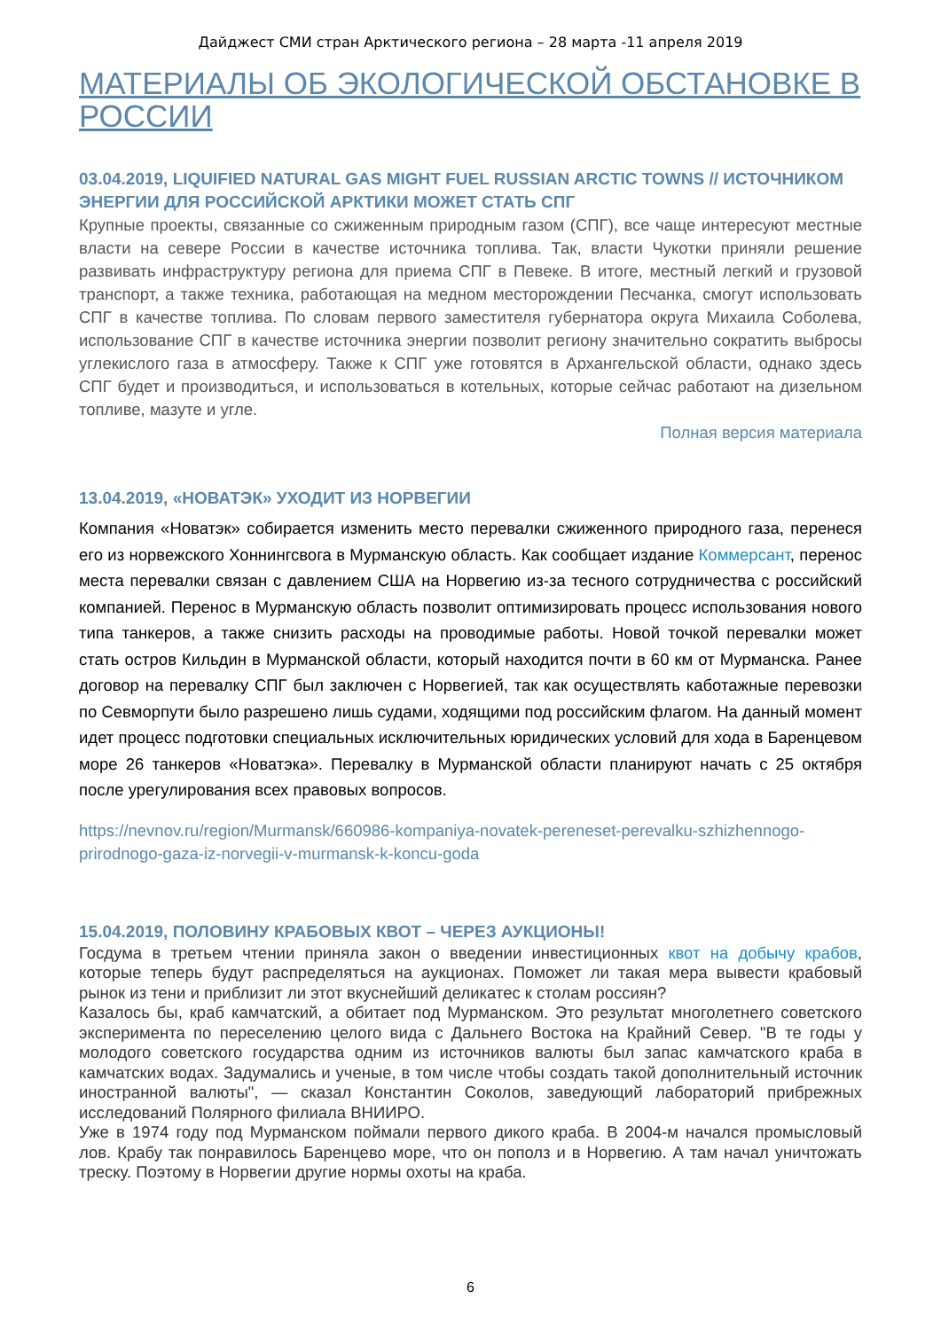Дайджест СМИ стран Арктического региона – 28 марта -11 апреля 2019
МАТЕРИАЛЫ ОБ ЭКОЛОГИЧЕСКОЙ ОБСТАНОВКЕ В РОССИИ
03.04.2019, LIQUIFIED NATURAL GAS MIGHT FUEL RUSSIAN ARCTIC TOWNS // ИСТОЧНИКОМ ЭНЕРГИИ ДЛЯ РОССИЙСКОЙ АРКТИКИ МОЖЕТ СТАТЬ СПГ
Крупные проекты, связанные со сжиженным природным газом (СПГ), все чаще интересуют местные власти на севере России в качестве источника топлива. Так, власти Чукотки приняли решение развивать инфраструктуру региона для приема СПГ в Певеке. В итоге, местный легкий и грузовой транспорт, а также техника, работающая на медном месторождении Песчанка, смогут использовать СПГ в качестве топлива. По словам первого заместителя губернатора округа Михаила Соболева, использование СПГ в качестве источника энергии позволит региону значительно сократить выбросы углекислого газа в атмосферу. Также к СПГ уже готовятся в Архангельской области, однако здесь СПГ будет и производиться, и использоваться в котельных, которые сейчас работают на дизельном топливе, мазуте и угле.
Полная версия материала
13.04.2019, «НОВАТЭК» УХОДИТ ИЗ НОРВЕГИИ
Компания «Новатэк» собирается изменить место перевалки сжиженного природного газа, перенеся его из норвежского Хоннингсвога в Мурманскую область. Как сообщает издание Коммерсант, перенос места перевалки связан с давлением США на Норвегию из-за тесного сотрудничества с российский компанией. Перенос в Мурманскую область позволит оптимизировать процесс использования нового типа танкеров, а также снизить расходы на проводимые работы. Новой точкой перевалки может стать остров Кильдин в Мурманской области, который находится почти в 60 км от Мурманска. Ранее договор на перевалку СПГ был заключен с Норвегией, так как осуществлять каботажные перевозки по Севморпути было разрешено лишь судами, ходящими под российским флагом. На данный момент идет процесс подготовки специальных исключительных юридических условий для хода в Баренцевом море 26 танкеров «Новатэка». Перевалку в Мурманской области планируют начать с 25 октября после урегулирования всех правовых вопросов.
https://nevnov.ru/region/Murmansk/660986-kompaniya-novatek-pereneset-perevalku-szhizhennogo-prirodnogo-gaza-iz-norvegii-v-murmansk-k-koncu-goda
15.04.2019, ПОЛОВИНУ КРАБОВЫХ КВОТ – ЧЕРЕЗ АУКЦИОНЫ!
Госдума в третьем чтении приняла закон о введении инвестиционных квот на добычу крабов, которые теперь будут распределяться на аукционах. Поможет ли такая мера вывести крабовый рынок из тени и приблизит ли этот вкуснейший деликатес к столам россиян?
Казалось бы, краб камчатский, а обитает под Мурманском. Это результат многолетнего советского эксперимента по переселению целого вида с Дальнего Востока на Крайний Север. "В те годы у молодого советского государства одним из источников валюты был запас камчатского краба в камчатских водах. Задумались и ученые, в том числе чтобы создать такой дополнительный источник иностранной валюты", — сказал Константин Соколов, заведующий лабораторий прибрежных исследований Полярного филиала ВНИИРО.
Уже в 1974 году под Мурманском поймали первого дикого краба. В 2004-м начался промысловый лов. Крабу так понравилось Баренцево море, что он пополз и в Норвегию. А там начал уничтожать треску. Поэтому в Норвегии другие нормы охоты на краба.
6